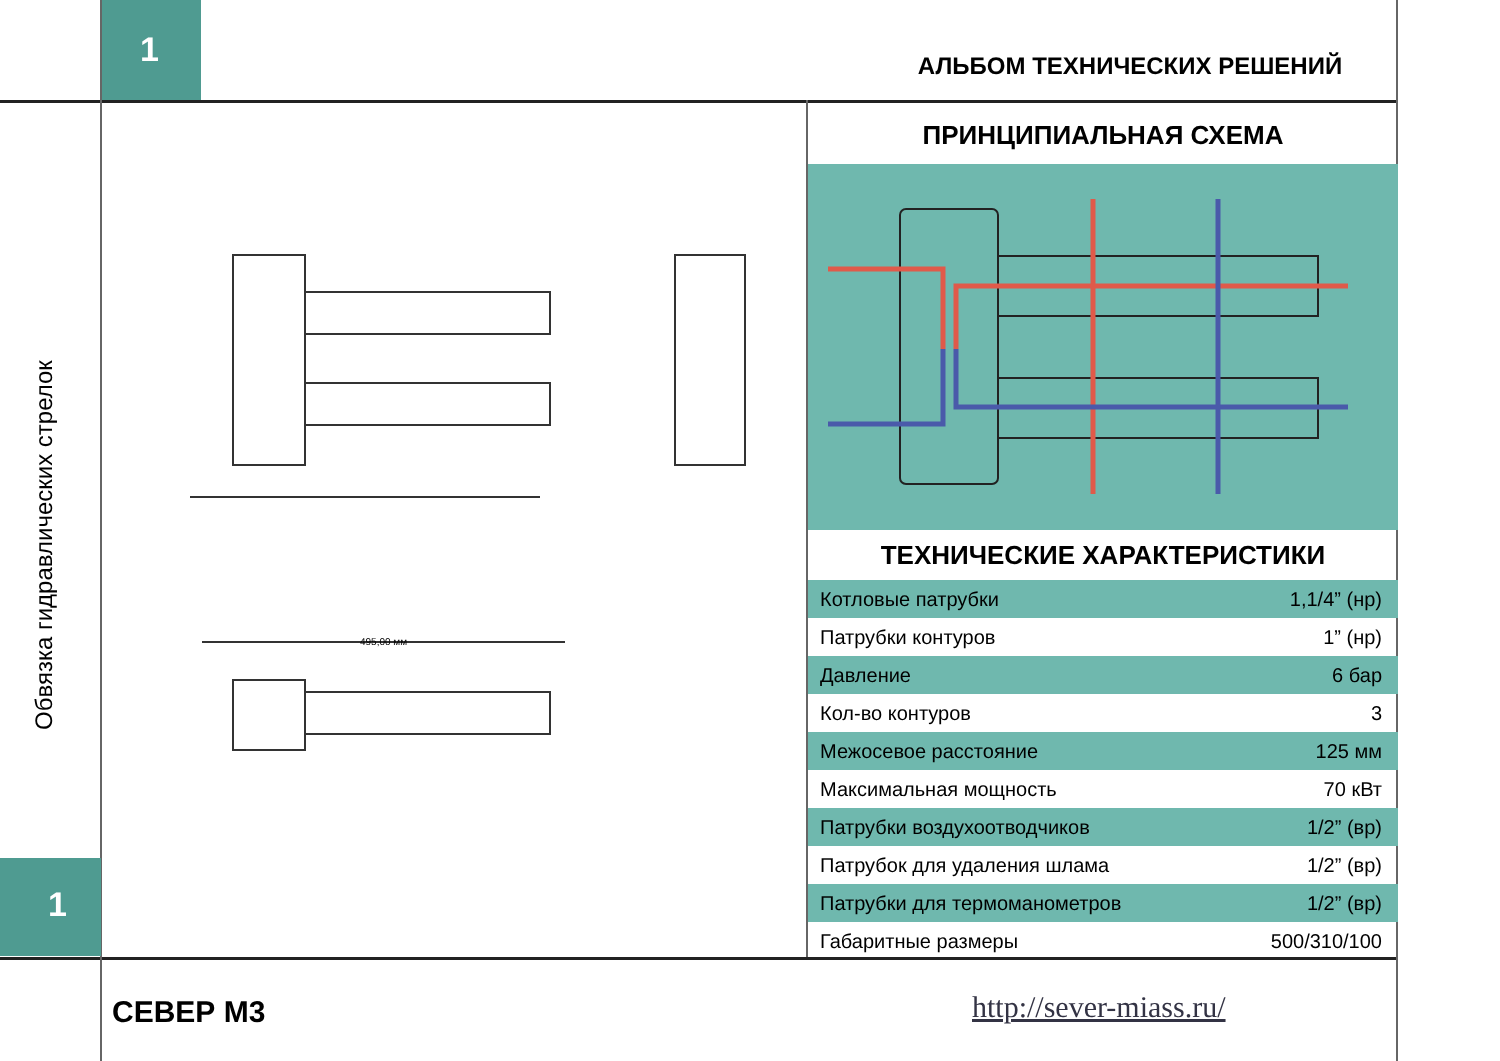1 АЛЬБОМ ТЕХНИЧЕСКИХ РЕШЕНИЙ
Обвязка гидравлических стрелок
495,00 мм
ПРИНЦИПИАЛЬНАЯ СХЕМА
ТЕХНИЧЕСКИЕ ХАРАКТЕРИСТИКИ
| Котловые патрубки | 1,1/4” (нр) |
| Патрубки контуров | 1” (нр) |
| Давление | 6 бар |
| Кол-во контуров | 3 |
| Межосевое расстояние | 125 мм |
| Максимальная мощность | 70 кВт |
| Патрубки воздухоотводчиков | 1/2” (вр) |
| Патрубок для удаления шлама | 1/2” (вр) |
| Патрубки для термоманометров | 1/2” (вр) |
| Габаритные размеры | 500/310/100 |
1
СЕВЕР М3 http://sever-miass.ru/